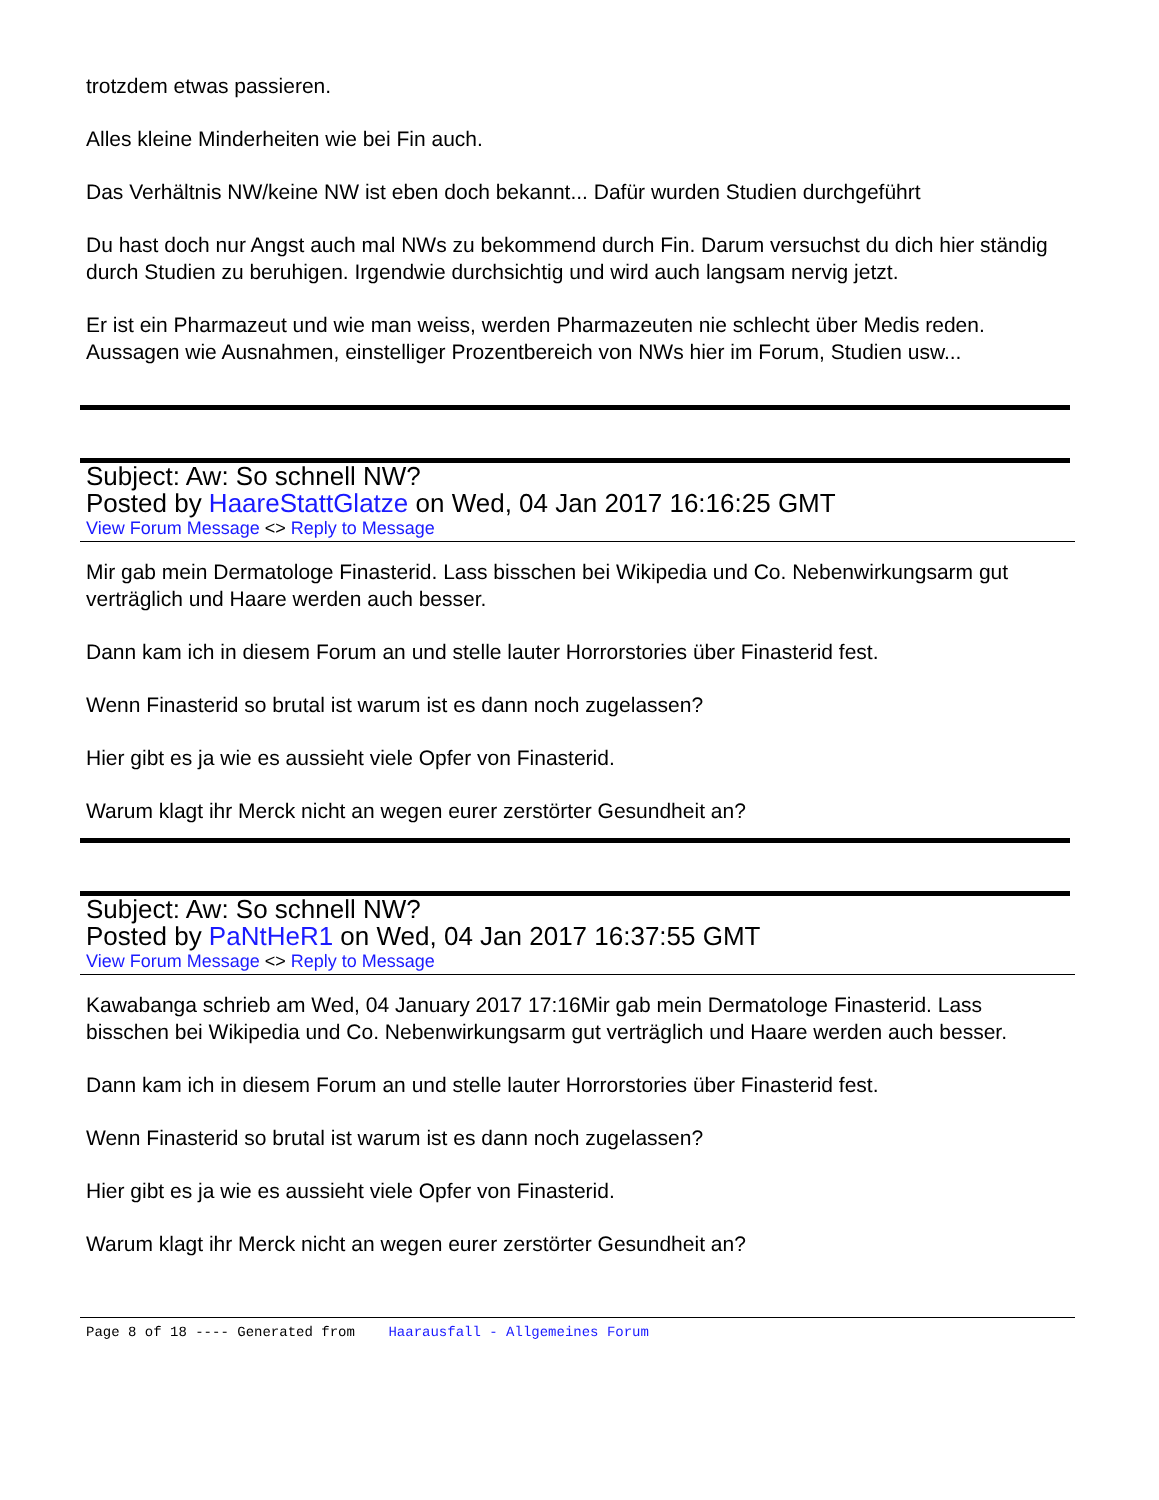trotzdem etwas passieren.
Alles kleine Minderheiten wie bei Fin auch.
Das Verhältnis NW/keine NW ist eben doch bekannt... Dafür wurden Studien durchgeführt
Du hast doch nur Angst auch mal NWs zu bekommend durch Fin. Darum versuchst du dich hier ständig durch Studien zu beruhigen. Irgendwie durchsichtig und wird auch langsam nervig jetzt.
Er ist ein Pharmazeut und wie man weiss, werden Pharmazeuten nie schlecht über Medis reden. Aussagen wie Ausnahmen, einstelliger Prozentbereich von NWs hier im Forum, Studien usw...
Subject: Aw: So schnell NW?
Posted by HaareStattGlatze on Wed, 04 Jan 2017 16:16:25 GMT
View Forum Message <> Reply to Message
Mir gab mein Dermatologe Finasterid. Lass bisschen bei Wikipedia und Co. Nebenwirkungsarm gut verträglich und Haare werden auch besser.
Dann kam ich in diesem Forum an und stelle lauter Horrorstories über Finasterid fest.
Wenn Finasterid so brutal ist warum ist es dann noch zugelassen?
Hier gibt es ja wie es aussieht viele Opfer von Finasterid.
Warum klagt ihr Merck nicht an wegen eurer zerstörter Gesundheit an?
Subject: Aw: So schnell NW?
Posted by PaNtHeR1 on Wed, 04 Jan 2017 16:37:55 GMT
View Forum Message <> Reply to Message
Kawabanga schrieb am Wed, 04 January 2017 17:16Mir gab mein Dermatologe Finasterid. Lass bisschen bei Wikipedia und Co. Nebenwirkungsarm gut verträglich und Haare werden auch besser.
Dann kam ich in diesem Forum an und stelle lauter Horrorstories über Finasterid fest.
Wenn Finasterid so brutal ist warum ist es dann noch zugelassen?
Hier gibt es ja wie es aussieht viele Opfer von Finasterid.
Warum klagt ihr Merck nicht an wegen eurer zerstörter Gesundheit an?
Page 8 of 18 ---- Generated from Haarausfall - Allgemeines Forum